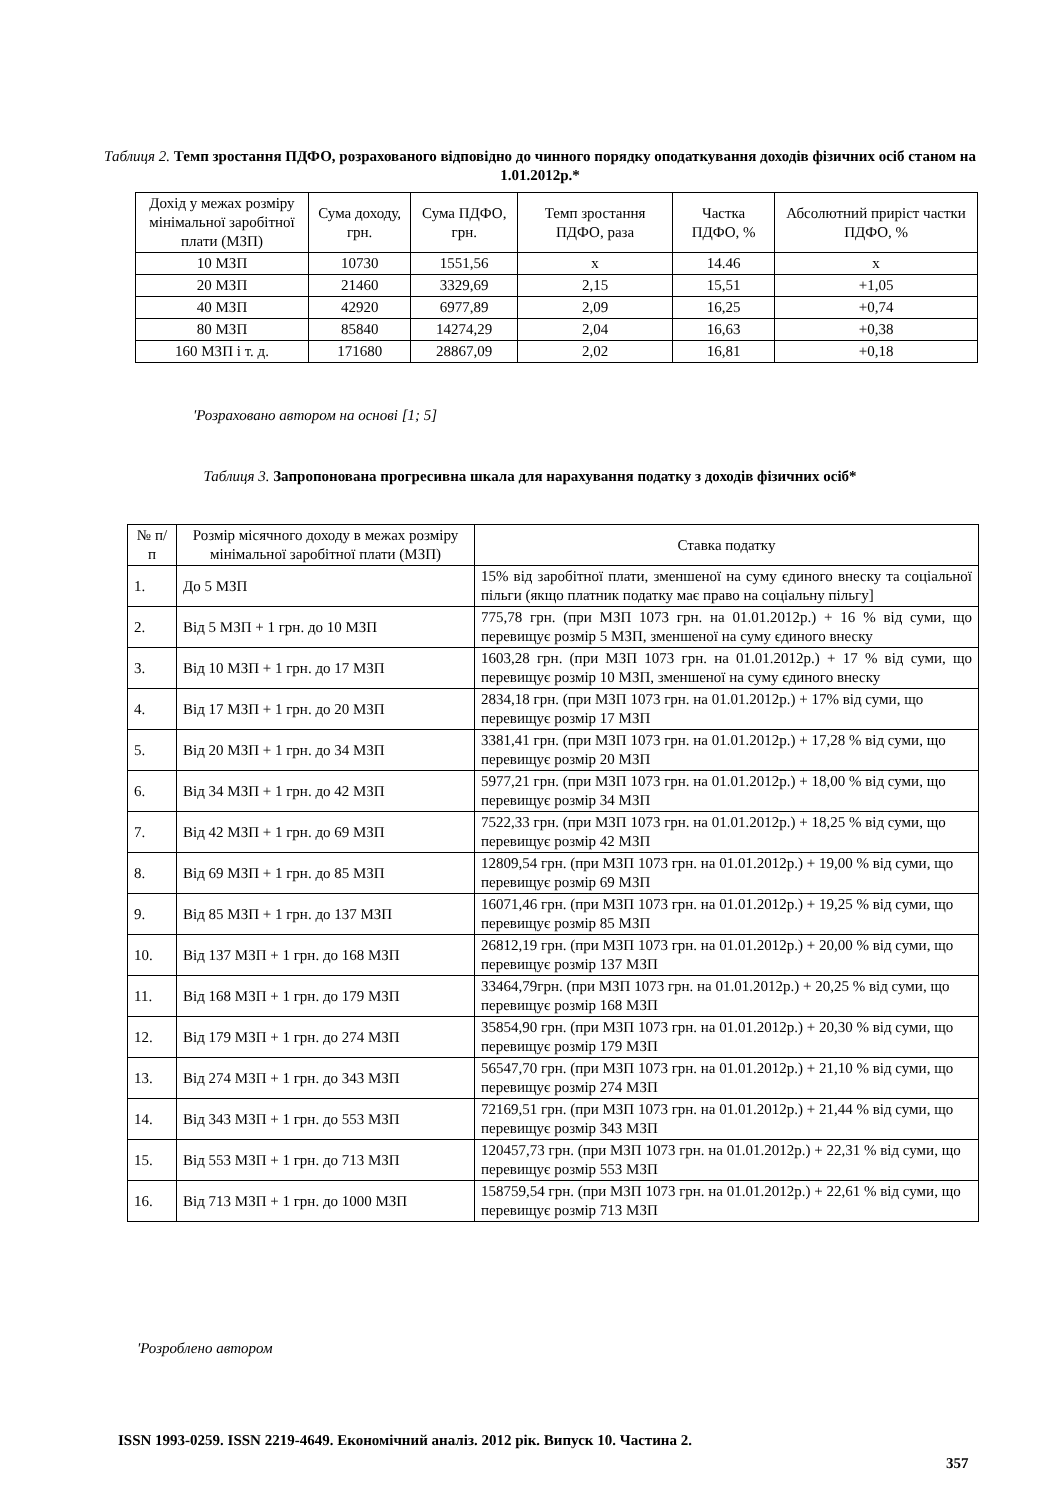Таблиця 2. Темп зростання ПДФО, розрахованого відповідно до чинного порядку оподаткування доходів фізичних осіб станом на 1.01.2012р.*
| Дохід у межах розміру мінімальної заробітної плати (МЗП) | Сума доходу, грн. | Сума ПДФО, грн. | Темп зростання ПДФО, раза | Частка ПДФО, % | Абсолютний приріст частки ПДФО, % |
| --- | --- | --- | --- | --- | --- |
| 10 МЗП | 10730 | 1551,56 | х | 14.46 | х |
| 20 МЗП | 21460 | 3329,69 | 2,15 | 15,51 | +1,05 |
| 40 МЗП | 42920 | 6977,89 | 2,09 | 16,25 | +0,74 |
| 80 МЗП | 85840 | 14274,29 | 2,04 | 16,63 | +0,38 |
| 160 МЗП і т. д. | 171680 | 28867,09 | 2,02 | 16,81 | +0,18 |
'Розраховано автором на основі [1; 5]
Таблиця 3. Запропонована прогресивна шкала для нарахування податку з доходів фізичних осіб*
| № п/п | Розмір місячного доходу в межах розміру мінімальної заробітної плати (МЗП) | Ставка податку |
| --- | --- | --- |
| 1. | До 5 МЗП | 15% від заробітної плати, зменшеної на суму єдиного внеску та соціальної пільги (якщо платник податку має право на соціальну пільгу] |
| 2. | Від 5 МЗП + 1 грн. до 10 МЗП | 775,78 грн. (при МЗП 1073 грн. на 01.01.2012р.) + 16 % від суми, що перевищує розмір 5 МЗП, зменшеної на суму єдиного внеску |
| 3. | Від 10 МЗП + 1 грн. до 17 МЗП | 1603,28 грн. (при МЗП 1073 грн. на 01.01.2012р.) + 17 % від суми, що перевищує розмір 10 МЗП, зменшеної на суму єдиного внеску |
| 4. | Від 17 МЗП + 1 грн. до 20 МЗП | 2834,18 грн. (при МЗП 1073 грн. на 01.01.2012р.) + 17% від суми, що перевищує розмір 17 МЗП |
| 5. | Від 20 МЗП + 1 грн. до 34 МЗП | 3381,41 грн. (при МЗП 1073 грн. на 01.01.2012р.) + 17,28 % від суми, що перевищує розмір 20 МЗП |
| 6. | Від 34 МЗП + 1 грн. до 42 МЗП | 5977,21 грн. (при МЗП 1073 грн. на 01.01.2012р.) + 18,00 % від суми, що перевищує розмір 34 МЗП |
| 7. | Від 42 МЗП + 1 грн. до 69 МЗП | 7522,33 грн. (при МЗП 1073 грн. на 01.01.2012р.) + 18,25 % від суми, що перевищує розмір 42 МЗП |
| 8. | Від 69 МЗП + 1 грн. до 85 МЗП | 12809,54 грн. (при МЗП 1073 грн. на 01.01.2012р.) + 19,00 % від суми, що перевищує розмір 69 МЗП |
| 9. | Від 85 МЗП + 1 грн. до 137 МЗП | 16071,46 грн. (при МЗП 1073 грн. на 01.01.2012р.) + 19,25 % від суми, що перевищує розмір 85 МЗП |
| 10. | Від 137 МЗП + 1 грн. до 168 МЗП | 26812,19 грн. (при МЗП 1073 грн. на 01.01.2012р.) + 20,00 % від суми, що перевищує розмір 137 МЗП |
| 11. | Від 168 МЗП + 1 грн. до 179 МЗП | 33464,79грн. (при МЗП 1073 грн. на 01.01.2012р.) + 20,25 % від суми, що перевищує розмір 168 МЗП |
| 12. | Від 179 МЗП + 1 грн. до 274 МЗП | 35854,90 грн. (при МЗП 1073 грн. на 01.01.2012р.) + 20,30 % від суми, що перевищує розмір 179 МЗП |
| 13. | Від 274 МЗП + 1 грн. до 343 МЗП | 56547,70 грн. (при МЗП 1073 грн. на 01.01.2012р.) + 21,10 % від суми, що перевищує розмір 274 МЗП |
| 14. | Від 343 МЗП + 1 грн. до 553 МЗП | 72169,51 грн. (при МЗП 1073 грн. на 01.01.2012р.) + 21,44 % від суми, що перевищує розмір 343 МЗП |
| 15. | Від 553 МЗП + 1 грн. до 713 МЗП | 120457,73 грн. (при МЗП 1073 грн. на 01.01.2012р.) + 22,31 % від суми, що перевищує розмір 553 МЗП |
| 16. | Від 713 МЗП + 1 грн. до 1000 МЗП | 158759,54 грн. (при МЗП 1073 грн. на 01.01.2012р.) + 22,61 % від суми, що перевищує розмір 713 МЗП |
'Розроблено автором
ISSN 1993-0259. ISSN 2219-4649. Економічний аналіз. 2012 рік. Випуск 10. Частина 2.
357